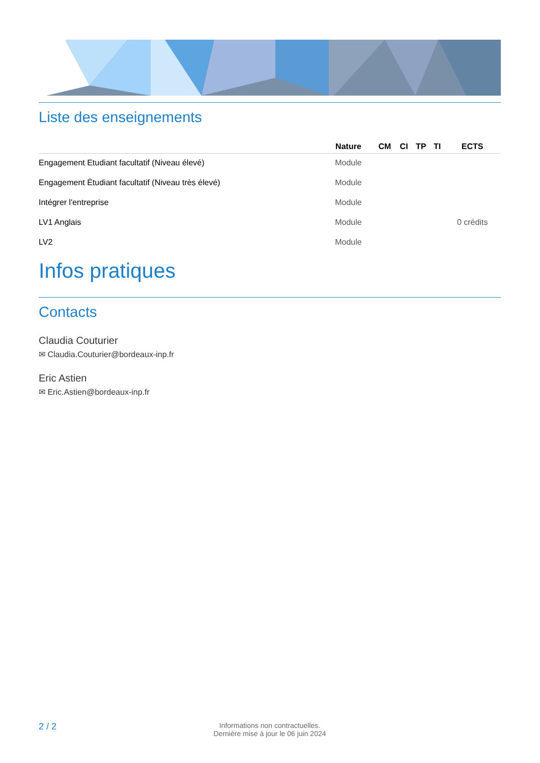Liste des enseignements
| | Nature | CM | CI | TP | TI | ECTS |
| --- | --- | --- | --- | --- | --- | --- |
| Engagement Etudiant facultatif (Niveau élevé) | Module | | | | | |
| Engagement Étudiant facultatif (Niveau très élevé) | Module | | | | | |
| Intégrer l'entreprise | Module | | | | | |
| LV1 Anglais | Module | | | | | 0 crédits |
| LV2 | Module | | | | | |
Infos pratiques
Contacts
Claudia Couturier
✉ Claudia.Couturier@bordeaux-inp.fr
Eric Astien
✉ Eric.Astien@bordeaux-inp.fr
2 / 2
Informations non contractuelles.
Dernière mise à jour le 06 juin 2024